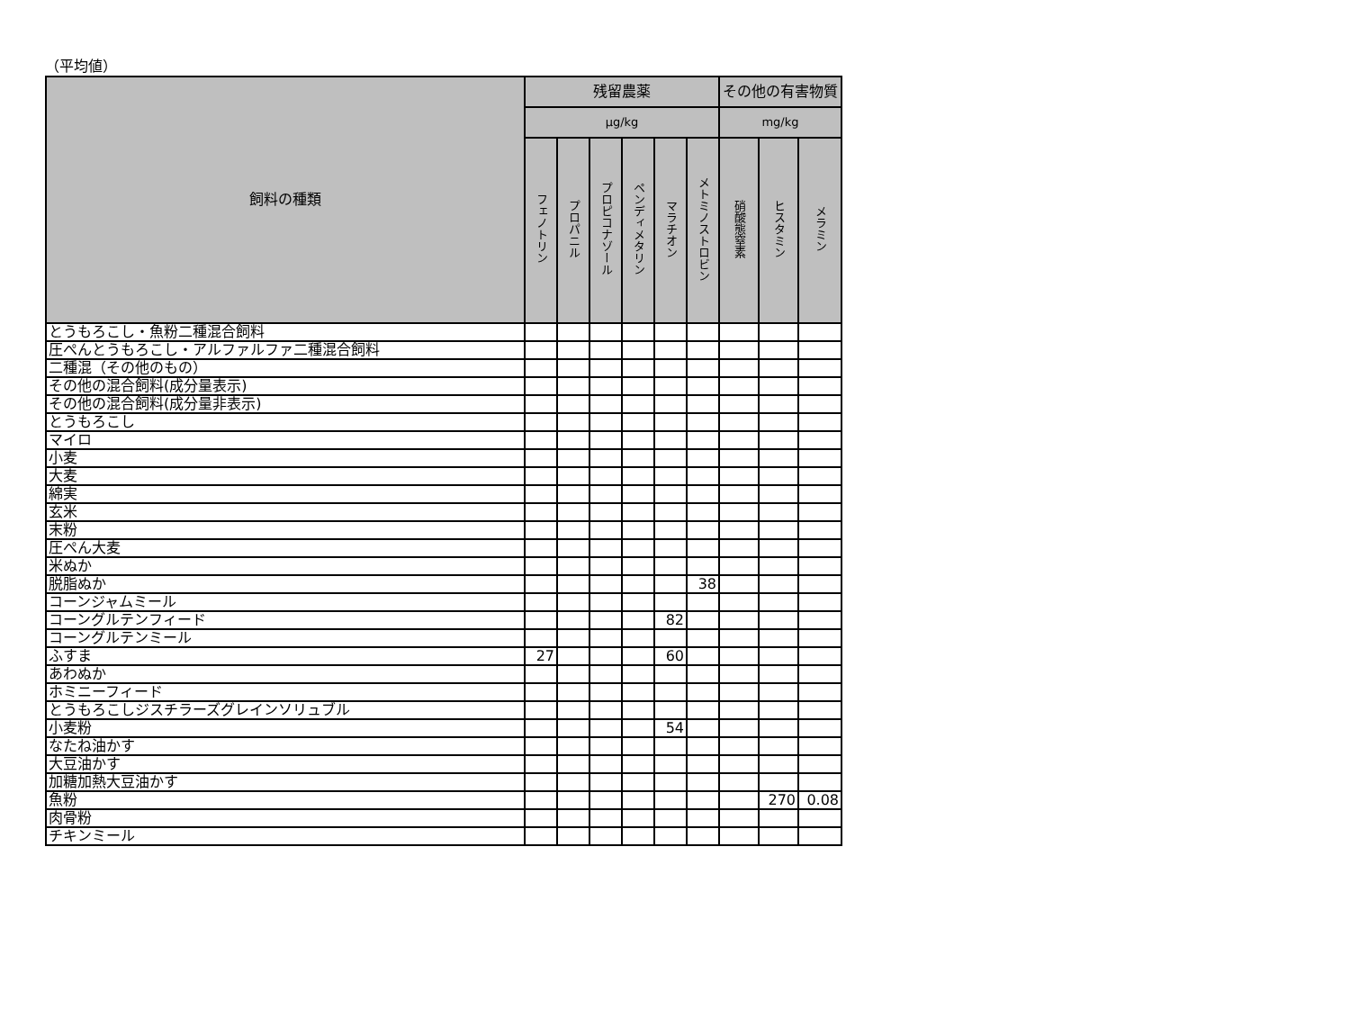（平均値）
| 飼料の種類 | 残留農薬 | | | | | | その他の有害物質 | | |
| --- | --- | --- | --- | --- | --- | --- | --- | --- | --- |
| | µg/kg | | | | | | mg/kg | | |
| | フェノトリン | プロパニル | プロピコナゾール | ペンディメタリン | マラチオン | メトミノストロビン | 硝酸態窒素 | ヒスタミン | メラミン |
| とうもろこし・魚粉二種混合飼料 | | | | | | | | | |
| 圧ぺんとうもろこし・アルファルファ二種混合飼料 | | | | | | | | | |
| 二種混（その他のもの） | | | | | | | | | |
| その他の混合飼料(成分量表示) | | | | | | | | | |
| その他の混合飼料(成分量非表示) | | | | | | | | | |
| とうもろこし | | | | | | | | | |
| マイロ | | | | | | | | | |
| 小麦 | | | | | | | | | |
| 大麦 | | | | | | | | | |
| 綿実 | | | | | | | | | |
| 玄米 | | | | | | | | | |
| 末粉 | | | | | | | | | |
| 圧ぺん大麦 | | | | | | | | | |
| 米ぬか | | | | | | | | | |
| 脱脂ぬか | | | | | | 38 | | | |
| コーンジャムミール | | | | | | | | | |
| コーングルテンフィード | | | | | 82 | | | | |
| コーングルテンミール | | | | | | | | | |
| ふすま | 27 | | | | 60 | | | | |
| あわぬか | | | | | | | | | |
| ホミニーフィード | | | | | | | | | |
| とうもろこしジスチラーズグレインソリュブル | | | | | | | | | |
| 小麦粉 | | | | | 54 | | | | |
| なたね油かす | | | | | | | | | |
| 大豆油かす | | | | | | | | | |
| 加糖加熱大豆油かす | | | | | | | | | |
| 魚粉 | | | | | | | | 270 | 0.08 |
| 肉骨粉 | | | | | | | | | |
| チキンミール | | | | | | | | | |